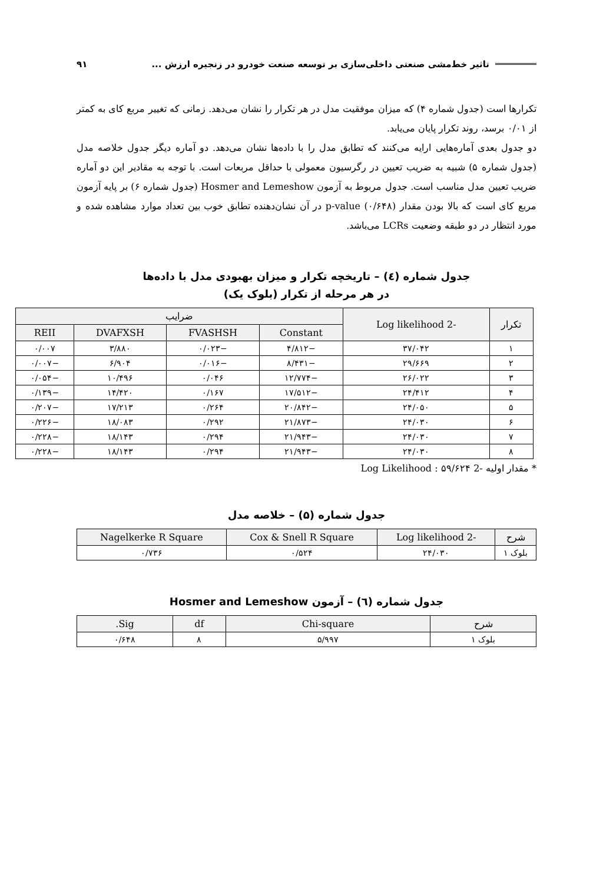تاثیر خط‌مشی صنعتی داخلی‌سازی بر توسعه صنعت خودرو در زنجیره ارزش ...
۹۱
تکرارها است (جدول شماره ۴) که میزان موفقیت مدل در هر تکرار را نشان می‌دهد. زمانی که تغییر مربع کای به کمتر از ۰/۰۱ برسد، روند تکرار پایان می‌یابد.
دو جدول بعدی آماره‌هایی ارایه می‌کنند که تطابق مدل را با داده‌ها نشان می‌دهد. دو آماره دیگر جدول خلاصه مدل (جدول شماره ۵) شبیه به ضریب تعیین در رگرسیون معمولی با حداقل مربعات است. با توجه به مقادیر این دو آماره ضریب تعیین مدل مناسب است. جدول مربوط به آزمون Hosmer and Lemeshow (جدول شماره ۶) بر پایه آزمون مربع کای است که بالا بودن مقدار p-value (۰/۶۴۸) در آن نشان‌دهنده تطابق خوب بین تعداد موارد مشاهده شده و مورد انتظار در دو طبقه وضعیت LCRs می‌باشد.
جدول شماره (٤) – تاریخچه تکرار و میزان بهبودی مدل با داده‌ها
در هر مرحله از تکرار (بلوک یک)
| تکرار | -2 Log likelihood | ضرایب | | | |
| --- | --- | --- | --- | --- | --- |
| | | Constant | FVASHSH | DVAFXSH | REII |
| ۱ | ۳۷/۰۴۲ | −۴/۸۱۲ | −۰/۰۲۳ | ۳/۸۸۰ | ۰/۰۰۷ |
| ۲ | ۲۹/۶۶۹ | −۸/۴۳۱ | −۰/۰۱۶ | ۶/۹۰۴ | −۰/۰۰۷ |
| ۳ | ۲۶/۰۲۲ | −۱۲/۷۷۴ | ۰/۰۴۶ | ۱۰/۴۹۶ | −۰/۰۵۴ |
| ۴ | ۲۴/۴۱۲ | −۱۷/۵۱۲ | ۰/۱۶۷ | ۱۴/۴۲۰ | −۰/۱۳۹ |
| ۵ | ۲۴/۰۵۰ | −۲۰/۸۴۲ | ۰/۲۶۴ | ۱۷/۲۱۳ | −۰/۲۰۷ |
| ۶ | ۲۴/۰۳۰ | −۲۱/۸۷۳ | ۰/۲۹۲ | ۱۸/۰۸۳ | −۰/۲۲۶ |
| ۷ | ۲۴/۰۳۰ | −۲۱/۹۴۳ | ۰/۲۹۴ | ۱۸/۱۴۳ | −۰/۲۲۸ |
| ۸ | ۲۴/۰۳۰ | −۲۱/۹۴۳ | ۰/۲۹۴ | ۱۸/۱۴۳ | −۰/۲۲۸ |
* مقدار اولیه -2 Log Likelihood : ۵۹/۶۲۴
جدول شماره (۵) – خلاصه مدل
| شرح | -2 Log likelihood | Cox & Snell R Square | Nagelkerke R Square |
| --- | --- | --- | --- |
| بلوک ۱ | ۲۴/۰۳۰ | ۰/۵۲۴ | ۰/۷۳۶ |
جدول شماره (٦) – آزمون Hosmer and Lemeshow
| شرح | Chi-square | df | Sig. |
| --- | --- | --- | --- |
| بلوک ۱ | ۵/۹۹۷ | ۸ | ۰/۶۴۸ |